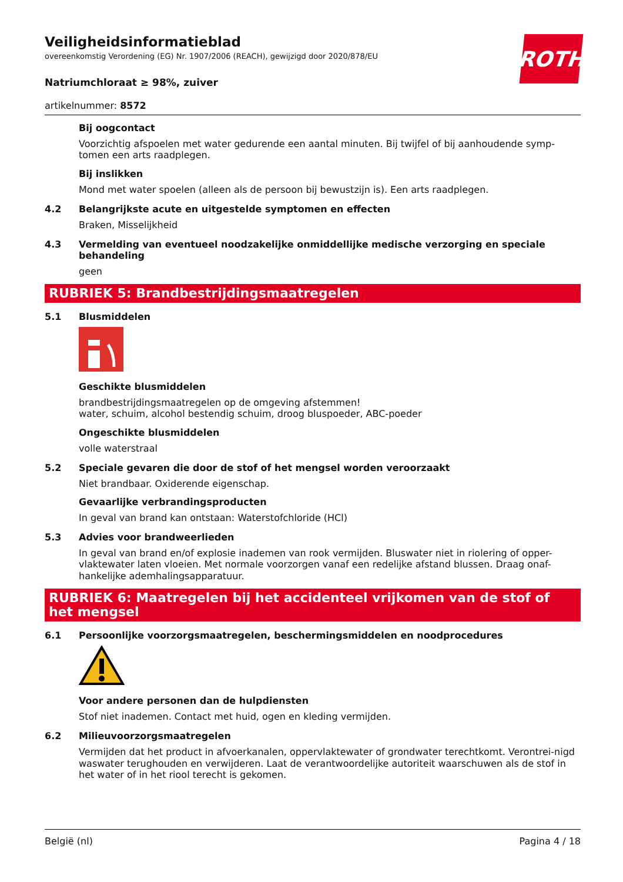ROTH
Veiligheidsinformatieblad
overeenkomstig Verordening (EG) Nr. 1907/2006 (REACH), gewijzigd door 2020/878/EU
Natriumchloraat ≥ 98%, zuiver
artikelnummer: 8572
Bij oogcontact
Voorzichtig afspoelen met water gedurende een aantal minuten. Bij twijfel of bij aanhoudende symp-tomen een arts raadplegen.
Bij inslikken
Mond met water spoelen (alleen als de persoon bij bewustzijn is). Een arts raadplegen.
4.2 Belangrijkste acute en uitgestelde symptomen en effecten
Braken, Misselijkheid
4.3 Vermelding van eventueel noodzakelijke onmiddellijke medische verzorging en speciale behandeling
geen
RUBRIEK 5: Brandbestrijdingsmaatregelen
5.1 Blusmiddelen
Geschikte blusmiddelen
brandbestrijdingsmaatregelen op de omgeving afstemmen!
water, schuim, alcohol bestendig schuim, droog bluspoeder, ABC-poeder
Ongeschikte blusmiddelen
volle waterstraal
5.2 Speciale gevaren die door de stof of het mengsel worden veroorzaakt
Niet brandbaar. Oxiderende eigenschap.
Gevaarlijke verbrandingsproducten
In geval van brand kan ontstaan: Waterstofchloride (HCl)
5.3 Advies voor brandweerlieden
In geval van brand en/of explosie inademen van rook vermijden. Bluswater niet in riolering of opper-vlaktewater laten vloeien. Met normale voorzorgen vanaf een redelijke afstand blussen. Draag onaf-hankelijke ademhalingsapparatuur.
RUBRIEK 6: Maatregelen bij het accidenteel vrijkomen van de stof of het mengsel
6.1 Persoonlijke voorzorgsmaatregelen, beschermingsmiddelen en noodprocedures
Voor andere personen dan de hulpdiensten
Stof niet inademen. Contact met huid, ogen en kleding vermijden.
6.2 Milieuvoorzorgsmaatregelen
Vermijden dat het product in afvoerkanalen, oppervlaktewater of grondwater terechtkomt. Verontrei-nigd waswater terughouden en verwijderen. Laat de verantwoordelijke autoriteit waarschuwen als de stof in het water of in het riool terecht is gekomen.
België (nl) Pagina 4 / 18